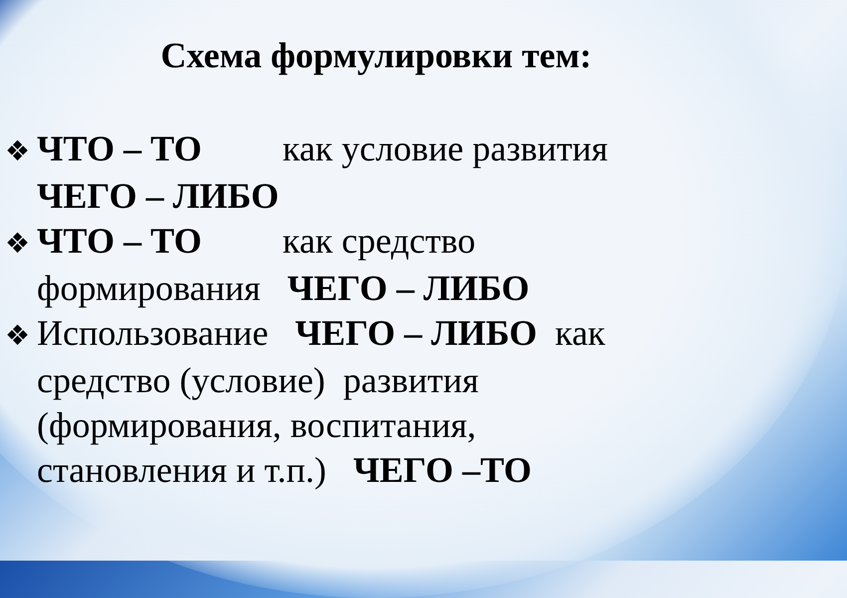Схема формулировки тем:
❖ ЧТО – ТО как условие развития ЧЕГО – ЛИБО
❖ ЧТО – ТО как средство формирования ЧЕГО – ЛИБО
❖ Использование ЧЕГО – ЛИБО как средство (условие) развития (формирования, воспитания, становления и т.п.) ЧЕГО –ТО